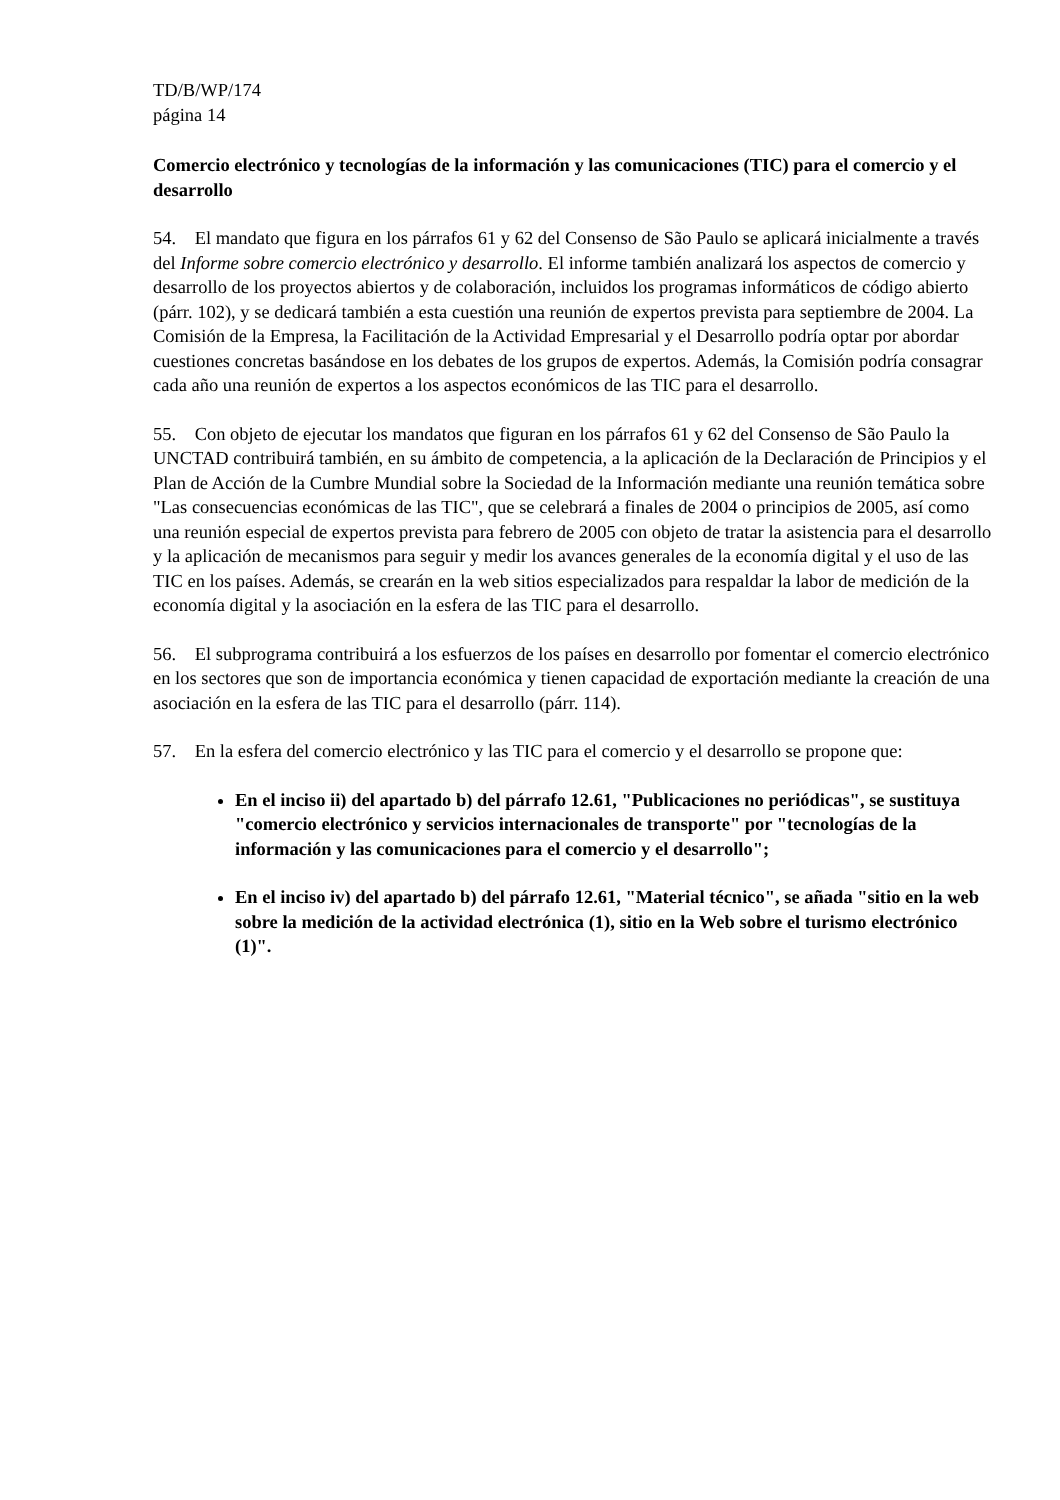TD/B/WP/174
página 14
Comercio electrónico y tecnologías de la información y las comunicaciones (TIC) para el comercio y el desarrollo
54. El mandato que figura en los párrafos 61 y 62 del Consenso de São Paulo se aplicará inicialmente a través del Informe sobre comercio electrónico y desarrollo. El informe también analizará los aspectos de comercio y desarrollo de los proyectos abiertos y de colaboración, incluidos los programas informáticos de código abierto (párr. 102), y se dedicará también a esta cuestión una reunión de expertos prevista para septiembre de 2004. La Comisión de la Empresa, la Facilitación de la Actividad Empresarial y el Desarrollo podría optar por abordar cuestiones concretas basándose en los debates de los grupos de expertos. Además, la Comisión podría consagrar cada año una reunión de expertos a los aspectos económicos de las TIC para el desarrollo.
55. Con objeto de ejecutar los mandatos que figuran en los párrafos 61 y 62 del Consenso de São Paulo la UNCTAD contribuirá también, en su ámbito de competencia, a la aplicación de la Declaración de Principios y el Plan de Acción de la Cumbre Mundial sobre la Sociedad de la Información mediante una reunión temática sobre "Las consecuencias económicas de las TIC", que se celebrará a finales de 2004 o principios de 2005, así como una reunión especial de expertos prevista para febrero de 2005 con objeto de tratar la asistencia para el desarrollo y la aplicación de mecanismos para seguir y medir los avances generales de la economía digital y el uso de las TIC en los países. Además, se crearán en la web sitios especializados para respaldar la labor de medición de la economía digital y la asociación en la esfera de las TIC para el desarrollo.
56. El subprograma contribuirá a los esfuerzos de los países en desarrollo por fomentar el comercio electrónico en los sectores que son de importancia económica y tienen capacidad de exportación mediante la creación de una asociación en la esfera de las TIC para el desarrollo (párr. 114).
57. En la esfera del comercio electrónico y las TIC para el comercio y el desarrollo se propone que:
En el inciso ii) del apartado b) del párrafo 12.61, "Publicaciones no periódicas", se sustituya "comercio electrónico y servicios internacionales de transporte" por "tecnologías de la información y las comunicaciones para el comercio y el desarrollo";
En el inciso iv) del apartado b) del párrafo 12.61, "Material técnico", se añada "sitio en la web sobre la medición de la actividad electrónica (1), sitio en la Web sobre el turismo electrónico (1)".